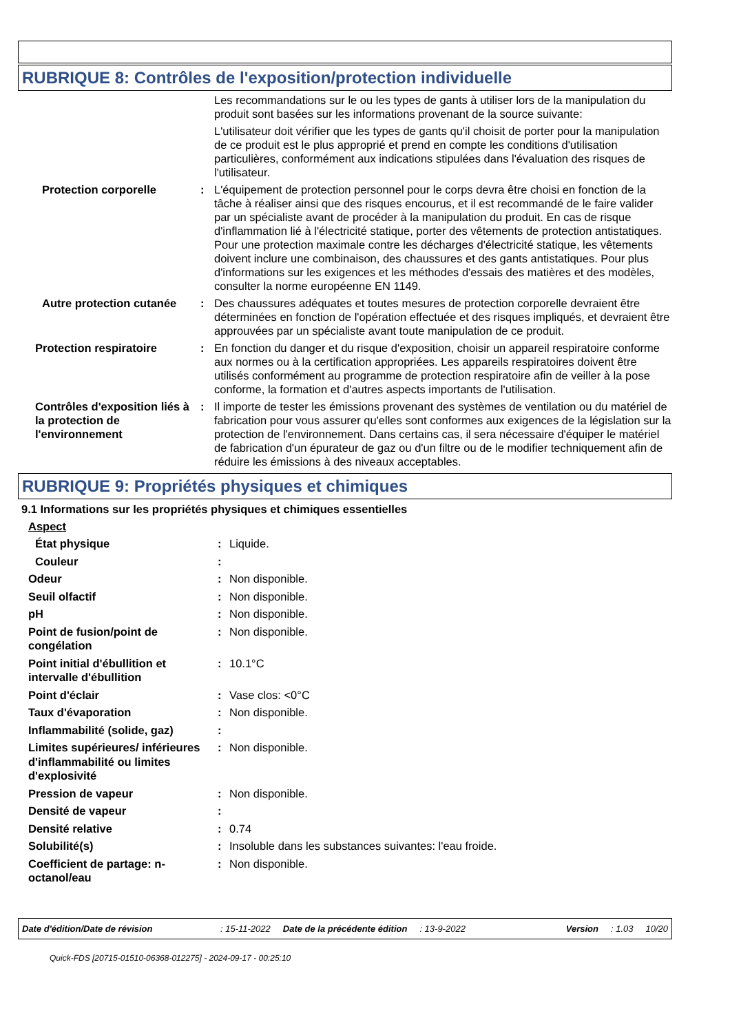RUBRIQUE 8: Contrôles de l'exposition/protection individuelle
Les recommandations sur le ou les types de gants à utiliser lors de la manipulation du produit sont basées sur les informations provenant de la source suivante:
L'utilisateur doit vérifier que les types de gants qu'il choisit de porter pour la manipulation de ce produit est le plus approprié et prend en compte les conditions d'utilisation particulières, conformément aux indications stipulées dans l'évaluation des risques de l'utilisateur.
Protection corporelle : L'équipement de protection personnel pour le corps devra être choisi en fonction de la tâche à réaliser ainsi que des risques encourus, et il est recommandé de le faire valider par un spécialiste avant de procéder à la manipulation du produit. En cas de risque d'inflammation lié à l'électricité statique, porter des vêtements de protection antistatiques. Pour une protection maximale contre les décharges d'électricité statique, les vêtements doivent inclure une combinaison, des chaussures et des gants antistatiques. Pour plus d'informations sur les exigences et les méthodes d'essais des matières et des modèles, consulter la norme européenne EN 1149.
Autre protection cutanée
: Des chaussures adéquates et toutes mesures de protection corporelle devraient être déterminées en fonction de l'opération effectuée et des risques impliqués, et devraient être approuvées par un spécialiste avant toute manipulation de ce produit.
Protection respiratoire : En fonction du danger et du risque d'exposition, choisir un appareil respiratoire conforme aux normes ou à la certification appropriées. Les appareils respiratoires doivent être utilisés conformément au programme de protection respiratoire afin de veiller à la pose conforme, la formation et d'autres aspects importants de l'utilisation.
Contrôles d'exposition liés à la protection de l'environnement
: Il importe de tester les émissions provenant des systèmes de ventilation ou du matériel de fabrication pour vous assurer qu'elles sont conformes aux exigences de la législation sur la protection de l'environnement. Dans certains cas, il sera nécessaire d'équiper le matériel de fabrication d'un épurateur de gaz ou d'un filtre ou de le modifier techniquement afin de réduire les émissions à des niveaux acceptables.
RUBRIQUE 9: Propriétés physiques et chimiques
9.1 Informations sur les propriétés physiques et chimiques essentielles
Aspect
État physique : Liquide.
Couleur :
Odeur : Non disponible.
Seuil olfactif : Non disponible.
pH : Non disponible.
Point de fusion/point de congélation
: Non disponible.
Point initial d'ébullition et intervalle d'ébullition
: 10.1°C
Point d'éclair : Vase clos: <0°C
Taux d'évaporation : Non disponible.
Inflammabilité (solide, gaz)
:
Limites supérieures/ inférieures d'inflammabilité ou limites d'explosivité
: Non disponible.
Pression de vapeur : Non disponible.
Densité de vapeur :
Densité relative : 0.74
Solubilité(s) : Insoluble dans les substances suivantes: l'eau froide.
Coefficient de partage: n-octanol/eau
: Non disponible.
Date d'édition/Date de révision: 15-11-2022 Date de la précédente édition: 13-9-2022 Version: 1.03 10/20
Quick-FDS [20715-01510-06368-012275] - 2024-09-17 - 00:25:10